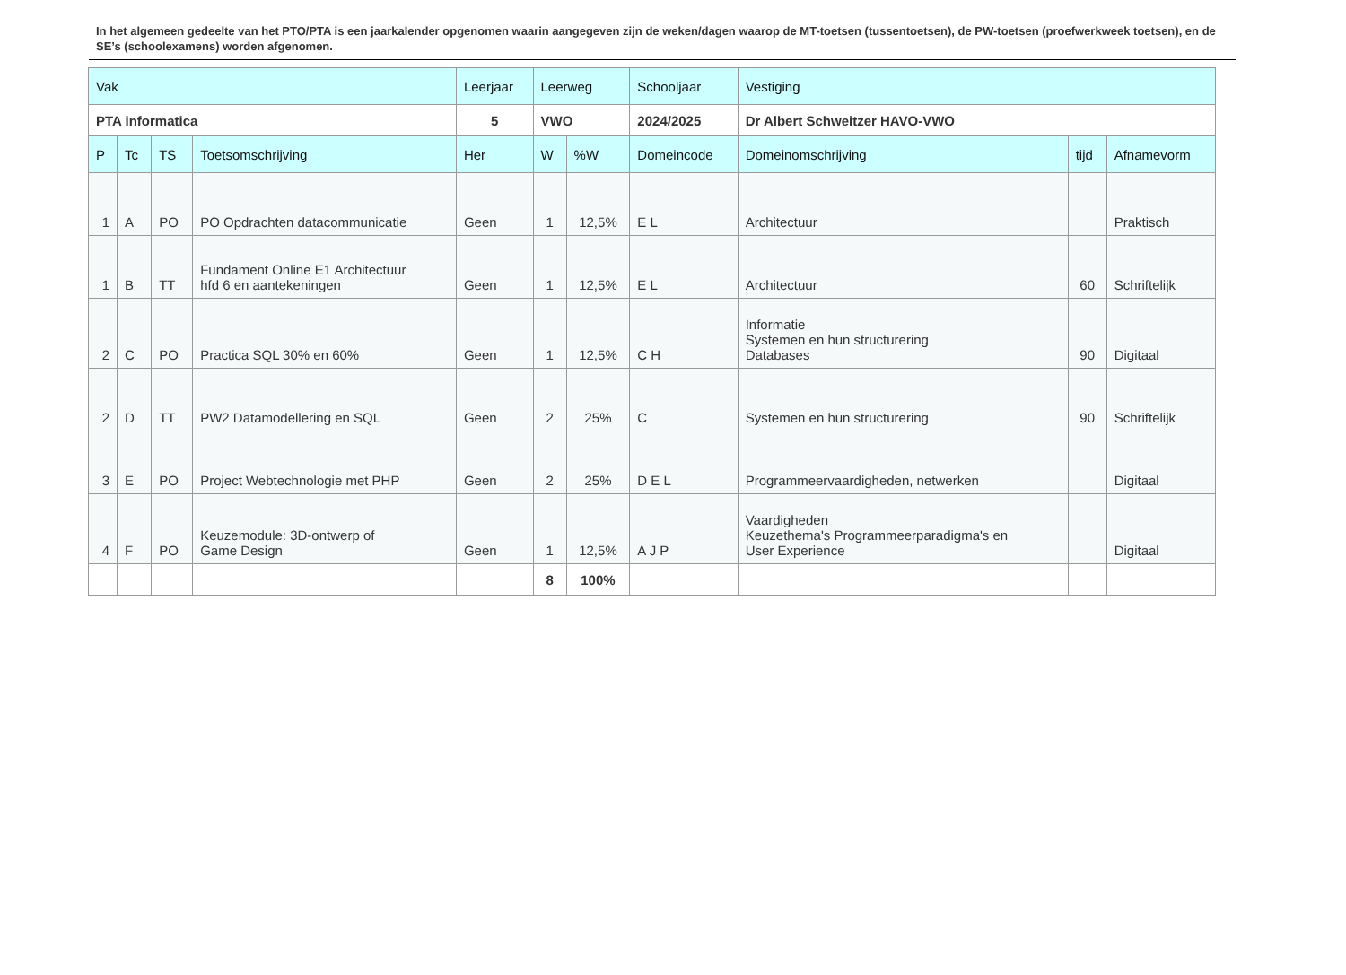In het algemeen gedeelte van het PTO/PTA is een jaarkalender opgenomen waarin aangegeven zijn de weken/dagen waarop de MT-toetsen (tussentoetsen), de PW-toetsen (proefwerkweek toetsen), en de SE’s (schoolexamens) worden afgenomen.
| Vak | | | | Leerjaar | Leerweg | | Schooljaar | Vestiging | | |
| PTA informatica | | | | 5 | VWO | | 2024/2025 | Dr Albert Schweitzer HAVO-VWO | | |
| P | Tc | TS | Toetsomschrijving | Her | W | %W | Domeincode | Domeinomschrijving | tijd | Afnamevorm |
| 1 | A | PO | PO Opdrachten datacommunicatie | Geen | 1 | 12,5% | E L | Architectuur | | Praktisch |
| 1 | B | TT | Fundament Online E1 Architectuur hfd 6 en aantekeningen | Geen | 1 | 12,5% | E L | Architectuur | 60 | Schriftelijk |
| 2 | C | PO | Practica SQL 30% en 60% | Geen | 1 | 12,5% | C H | Informatie Systemen en hun structurering Databases | 90 | Digitaal |
| 2 | D | TT | PW2 Datamodellering en SQL | Geen | 2 | 25% | C | Systemen en hun structurering | 90 | Schriftelijk |
| 3 | E | PO | Project Webtechnologie met PHP | Geen | 2 | 25% | D E L | Programmeervaardigheden, netwerken | | Digitaal |
| 4 | F | PO | Keuzemodule: 3D-ontwerp of Game Design | Geen | 1 | 12,5% | A J P | Vaardigheden Keuzethema's Programmeerparadigma's en User Experience | | Digitaal |
| | | | | | 8 | 100% | | | | |